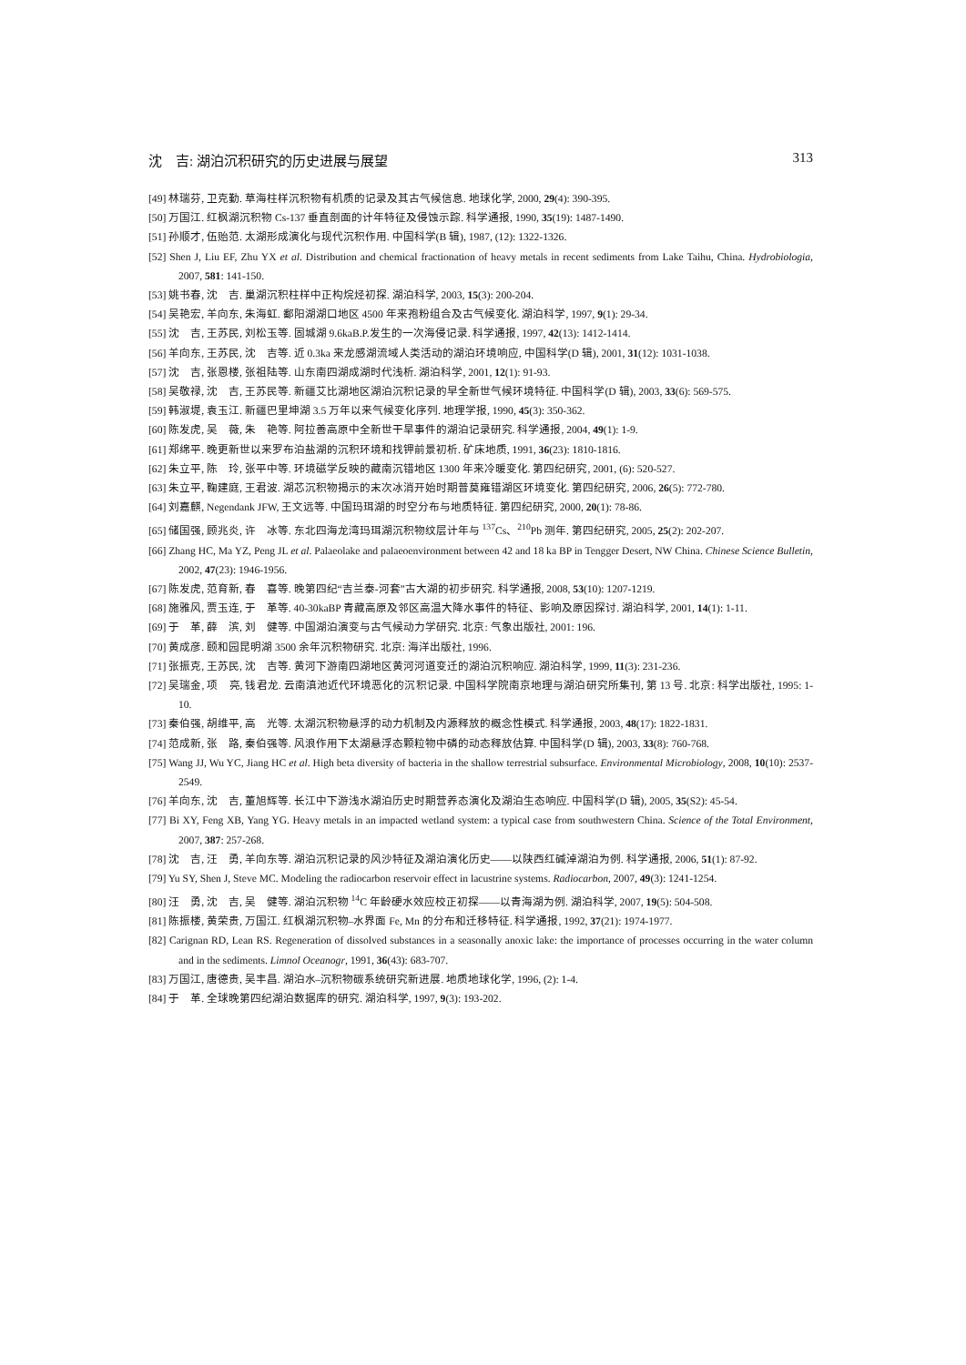沈　吉: 湖泊沉积研究的历史进展与展望 313
[49] 林瑞芬, 卫克勤. 草海柱样沉积物有机质的记录及其古气候信息. 地球化学, 2000, 29(4): 390-395.
[50] 万国江. 红枫湖沉积物 Cs-137 垂直剖面的计年特征及侵蚀示踪. 科学通报, 1990, 35(19): 1487-1490.
[51] 孙顺才, 伍贻范. 太湖形成演化与现代沉积作用. 中国科学(B 辑), 1987, (12): 1322-1326.
[52] Shen J, Liu EF, Zhu YX et al. Distribution and chemical fractionation of heavy metals in recent sediments from Lake Taihu, China. Hydrobiologia, 2007, 581: 141-150.
[53] 姚书春, 沈　吉. 巢湖沉积柱样中正构烷烃初探. 湖泊科学, 2003, 15(3): 200-204.
[54] 吴艳宏, 羊向东, 朱海虹. 鄱阳湖湖口地区 4500 年来孢粉组合及古气候变化. 湖泊科学, 1997, 9(1): 29-34.
[55] 沈　吉, 王苏民, 刘松玉等. 固城湖 9.6kaB.P.发生的一次海侵记录. 科学通报, 1997, 42(13): 1412-1414.
[56] 羊向东, 王苏民, 沈　吉等. 近 0.3ka 来龙感湖流域人类活动的湖泊环境响应, 中国科学(D 辑), 2001, 31(12): 1031-1038.
[57] 沈　吉, 张恩楼, 张祖陆等. 山东南四湖成湖时代浅析. 湖泊科学, 2001, 12(1): 91-93.
[58] 吴敬禄, 沈　吉, 王苏民等. 新疆艾比湖地区湖泊沉积记录的早全新世气候环境特征. 中国科学(D 辑), 2003, 33(6): 569-575.
[59] 韩淑堤, 袁玉江. 新疆巴里坤湖 3.5 万年以来气候变化序列. 地理学报, 1990, 45(3): 350-362.
[60] 陈发虎, 吴　薇, 朱　艳等. 阿拉善高原中全新世干旱事件的湖泊记录研究. 科学通报, 2004, 49(1): 1-9.
[61] 郑绵平. 晚更新世以来罗布泊盐湖的沉积环境和找钾前景初析. 矿床地质, 1991, 36(23): 1810-1816.
[62] 朱立平, 陈　玲, 张平中等. 环境磁学反映的藏南沉错地区 1300 年来冷暖变化. 第四纪研究, 2001, (6): 520-527.
[63] 朱立平, 鞠建庭, 王君波. 湖芯沉积物揭示的末次冰消开始时期普莫雍错湖区环境变化. 第四纪研究, 2006, 26(5): 772-780.
[64] 刘嘉麒, Negendank JFW, 王文远等. 中国玛珥湖的时空分布与地质特征. 第四纪研究, 2000, 20(1): 78-86.
[65] 储国强, 顾兆炎, 许　冰等. 东北四海龙湾玛珥湖沉积物纹层计年与 <sup>137</sup>Cs、<sup>210</sup>Pb 测年. 第四纪研究, 2005, 25(2): 202-207.
[66] Zhang HC, Ma YZ, Peng JL et al. Palaeolake and palaeoenvironment between 42 and 18 ka BP in Tengger Desert, NW China. Chinese Science Bulletin, 2002, 47(23): 1946-1956.
[67] 陈发虎, 范育新, 春　喜等. 晚第四纪“吉兰泰-河套”古大湖的初步研究. 科学通报, 2008, 53(10): 1207-1219.
[68] 施雅风, 贾玉连, 于　革等. 40-30kaBP 青藏高原及邻区高温大降水事件的特征、影响及原因探讨. 湖泊科学, 2001, 14(1): 1-11.
[69] 于　革, 薛　滨, 刘　健等. 中国湖泊演变与古气候动力学研究. 北京: 气象出版社, 2001: 196.
[70] 黄成彦. 颐和园昆明湖 3500 余年沉积物研究. 北京: 海洋出版社, 1996.
[71] 张振克, 王苏民, 沈　吉等. 黄河下游南四湖地区黄河河道变迁的湖泊沉积响应. 湖泊科学, 1999, 11(3): 231-236.
[72] 吴瑞金, 项　亮, 钱君龙. 云南滇池近代环境恶化的沉积记录. 中国科学院南京地理与湖泊研究所集刊, 第 13 号. 北京: 科学出版社, 1995: 1-10.
[73] 秦伯强, 胡维平, 高　光等. 太湖沉积物悬浮的动力机制及内源释放的概念性模式. 科学通报, 2003, 48(17): 1822-1831.
[74] 范成新, 张　路, 秦伯强等. 风浪作用下太湖悬浮态颗粒物中磷的动态释放估算. 中国科学(D 辑), 2003, 33(8): 760-768.
[75] Wang JJ, Wu YC, Jiang HC et al. High beta diversity of bacteria in the shallow terrestrial subsurface. Environmental Microbiology, 2008, 10(10): 2537-2549.
[76] 羊向东, 沈　吉, 董旭辉等. 长江中下游浅水湖泊历史时期营养态演化及湖泊生态响应. 中国科学(D 辑), 2005, 35(S2): 45-54.
[77] Bi XY, Feng XB, Yang YG. Heavy metals in an impacted wetland system: a typical case from southwestern China. Science of the Total Environment, 2007, 387: 257-268.
[78] 沈　吉, 汪　勇, 羊向东等. 湖泊沉积记录的风沙特征及湖泊演化历史——以陕西红碱淖湖泊为例. 科学通报, 2006, 51(1): 87-92.
[79] Yu SY, Shen J, Steve MC. Modeling the radiocarbon reservoir effect in lacustrine systems. Radiocarbon, 2007, 49(3): 1241-1254.
[80] 汪　勇, 沈　吉, 吴　健等. 湖泊沉积物 <sup>14</sup>C 年龄硬水效应校正初探——以青海湖为例. 湖泊科学, 2007, 19(5): 504-508.
[81] 陈振楼, 黄荣贵, 万国江. 红枫湖沉积物–水界面 Fe, Mn 的分布和迁移特征. 科学通报, 1992, 37(21): 1974-1977.
[82] Carignan RD, Lean RS. Regeneration of dissolved substances in a seasonally anoxic lake: the importance of processes occurring in the water column and in the sediments. Limnol Oceanogr, 1991, 36(43): 683-707.
[83] 万国江, 唐德贵, 吴丰昌. 湖泊水–沉积物碳系统研究新进展. 地质地球化学, 1996, (2): 1-4.
[84] 于　革. 全球晚第四纪湖泊数据库的研究. 湖泊科学, 1997, 9(3): 193-202.